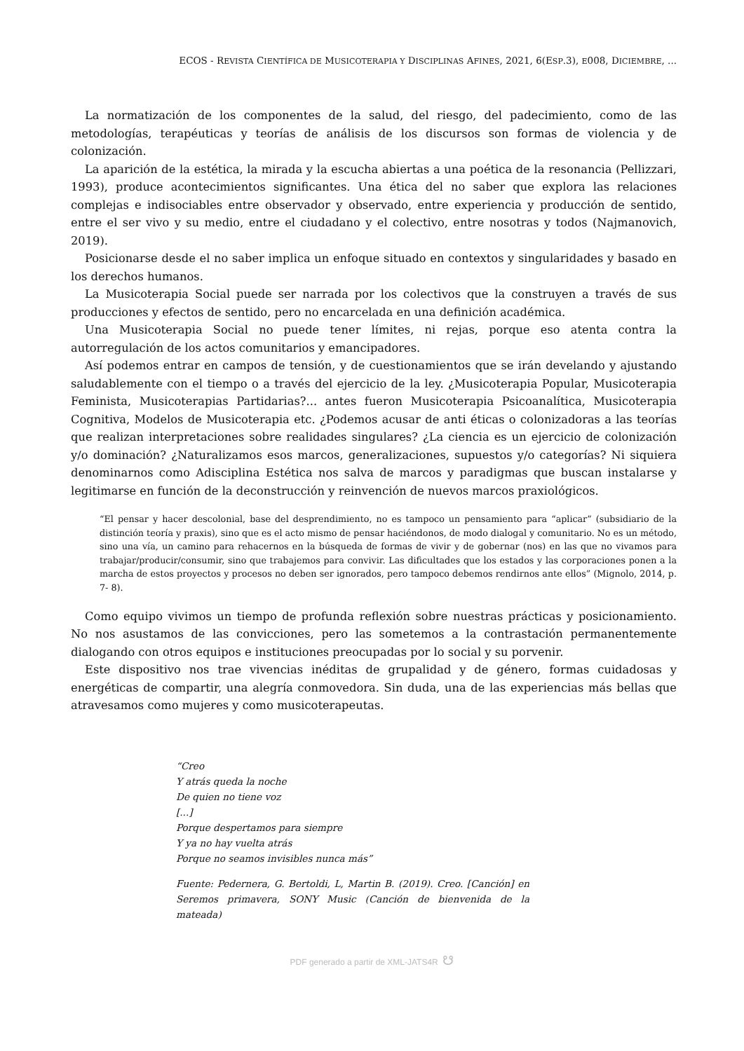ECOS - REVISTA CIENTÍFICA DE MUSICOTERAPIA Y DISCIPLINAS AFINES, 2021, 6(ESP.3), E008, DICIEMBRE, ...
La normatización de los componentes de la salud, del riesgo, del padecimiento, como de las metodologías, terapéuticas y teorías de análisis de los discursos son formas de violencia y de colonización.
La aparición de la estética, la mirada y la escucha abiertas a una poética de la resonancia (Pellizzari, 1993), produce acontecimientos significantes. Una ética del no saber que explora las relaciones complejas e indisociables entre observador y observado, entre experiencia y producción de sentido, entre el ser vivo y su medio, entre el ciudadano y el colectivo, entre nosotras y todos (Najmanovich, 2019).
Posicionarse desde el no saber implica un enfoque situado en contextos y singularidades y basado en los derechos humanos.
La Musicoterapia Social puede ser narrada por los colectivos que la construyen a través de sus producciones y efectos de sentido, pero no encarcelada en una definición académica.
Una Musicoterapia Social no puede tener límites, ni rejas, porque eso atenta contra la autorregulación de los actos comunitarios y emancipadores.
Así podemos entrar en campos de tensión, y de cuestionamientos que se irán develando y ajustando saludablemente con el tiempo o a través del ejercicio de la ley. ¿Musicoterapia Popular, Musicoterapia Feminista, Musicoterapias Partidarias?... antes fueron Musicoterapia Psicoanalítica, Musicoterapia Cognitiva, Modelos de Musicoterapia etc. ¿Podemos acusar de anti éticas o colonizadoras a las teorías que realizan interpretaciones sobre realidades singulares? ¿La ciencia es un ejercicio de colonización y/o dominación? ¿Naturalizamos esos marcos, generalizaciones, supuestos y/o categorías? Ni siquiera denominarnos como Adisciplina Estética nos salva de marcos y paradigmas que buscan instalarse y legitimarse en función de la deconstrucción y reinvención de nuevos marcos praxiológicos.
“El pensar y hacer descolonial, base del desprendimiento, no es tampoco un pensamiento para “aplicar” (subsidiario de la distinción teoría y praxis), sino que es el acto mismo de pensar haciéndonos, de modo dialogal y comunitario. No es un método, sino una vía, un camino para rehacernos en la búsqueda de formas de vivir y de gobernar (nos) en las que no vivamos para trabajar/producir/consumir, sino que trabajemos para convivir. Las dificultades que los estados y las corporaciones ponen a la marcha de estos proyectos y procesos no deben ser ignorados, pero tampoco debemos rendirnos ante ellos” (Mignolo, 2014, p. 7- 8).
Como equipo vivimos un tiempo de profunda reflexión sobre nuestras prácticas y posicionamiento. No nos asustamos de las convicciones, pero las sometemos a la contrastación permanentemente dialogando con otros equipos e instituciones preocupadas por lo social y su porvenir.
Este dispositivo nos trae vivencias inéditas de grupalidad y de género, formas cuidadosas y energéticas de compartir, una alegría conmovedora. Sin duda, una de las experiencias más bellas que atravesamos como mujeres y como musicoterapeutas.
“Creo
Y atrás queda la noche
De quien no tiene voz
[...]
Porque despertamos para siempre
Y ya no hay vuelta atrás
Porque no seamos invisibles nunca más”
Fuente: Pedernera, G. Bertoldi, L, Martin B. (2019). Creo. [Canción] en Seremos primavera, SONY Music (Canción de bienvenida de la mateada)
PDF generado a partir de XML-JATS4R ☋